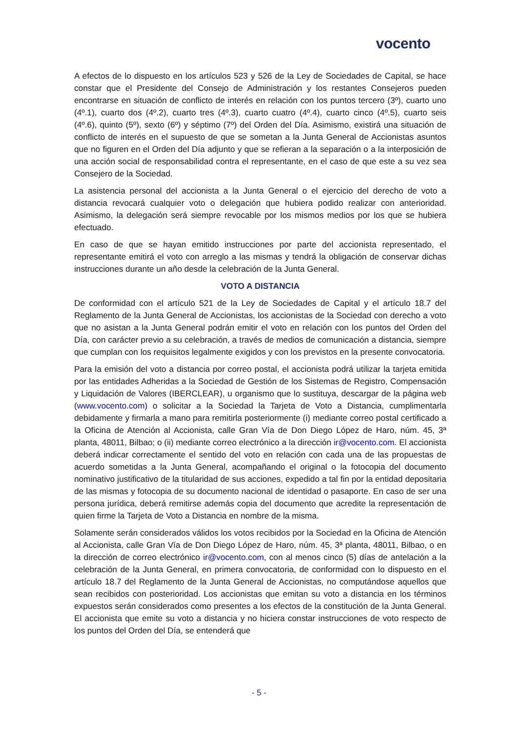vocento
A efectos de lo dispuesto en los artículos 523 y 526 de la Ley de Sociedades de Capital, se hace constar que el Presidente del Consejo de Administración y los restantes Consejeros pueden encontrarse en situación de conflicto de interés en relación con los puntos tercero (3º), cuarto uno (4º.1), cuarto dos (4º.2), cuarto tres (4º.3), cuarto cuatro (4º.4), cuarto cinco (4º.5), cuarto seis (4º.6), quinto (5º), sexto (6º) y séptimo (7º) del Orden del Día. Asimismo, existirá una situación de conflicto de interés en el supuesto de que se sometan a la Junta General de Accionistas asuntos que no figuren en el Orden del Día adjunto y que se refieran a la separación o a la interposición de una acción social de responsabilidad contra el representante, en el caso de que este a su vez sea Consejero de la Sociedad.
La asistencia personal del accionista a la Junta General o el ejercicio del derecho de voto a distancia revocará cualquier voto o delegación que hubiera podido realizar con anterioridad. Asimismo, la delegación será siempre revocable por los mismos medios por los que se hubiera efectuado.
En caso de que se hayan emitido instrucciones por parte del accionista representado, el representante emitirá el voto con arreglo a las mismas y tendrá la obligación de conservar dichas instrucciones durante un año desde la celebración de la Junta General.
VOTO A DISTANCIA
De conformidad con el artículo 521 de la Ley de Sociedades de Capital y el artículo 18.7 del Reglamento de la Junta General de Accionistas, los accionistas de la Sociedad con derecho a voto que no asistan a la Junta General podrán emitir el voto en relación con los puntos del Orden del Día, con carácter previo a su celebración, a través de medios de comunicación a distancia, siempre que cumplan con los requisitos legalmente exigidos y con los previstos en la presente convocatoria.
Para la emisión del voto a distancia por correo postal, el accionista podrá utilizar la tarjeta emitida por las entidades Adheridas a la Sociedad de Gestión de los Sistemas de Registro, Compensación y Liquidación de Valores (IBERCLEAR), u organismo que lo sustituya, descargar de la página web (www.vocento.com) o solicitar a la Sociedad la Tarjeta de Voto a Distancia, cumplimentarla debidamente y firmarla a mano para remitirla posteriormente (i) mediante correo postal certificado a la Oficina de Atención al Accionista, calle Gran Vía de Don Diego López de Haro, núm. 45, 3ª planta, 48011, Bilbao; o (ii) mediante correo electrónico a la dirección ir@vocento.com. El accionista deberá indicar correctamente el sentido del voto en relación con cada una de las propuestas de acuerdo sometidas a la Junta General, acompañando el original o la fotocopia del documento nominativo justificativo de la titularidad de sus acciones, expedido a tal fin por la entidad depositaria de las mismas y fotocopia de su documento nacional de identidad o pasaporte. En caso de ser una persona jurídica, deberá remitirse además copia del documento que acredite la representación de quien firme la Tarjeta de Voto a Distancia en nombre de la misma.
Solamente serán considerados válidos los votos recibidos por la Sociedad en la Oficina de Atención al Accionista, calle Gran Vía de Don Diego López de Haro, núm. 45, 3ª planta, 48011, Bilbao, o en la dirección de correo electrónico ir@vocento.com, con al menos cinco (5) días de antelación a la celebración de la Junta General, en primera convocatoria, de conformidad con lo dispuesto en el artículo 18.7 del Reglamento de la Junta General de Accionistas, no computándose aquellos que sean recibidos con posterioridad. Los accionistas que emitan su voto a distancia en los términos expuestos serán considerados como presentes a los efectos de la constitución de la Junta General. El accionista que emite su voto a distancia y no hiciera constar instrucciones de voto respecto de los puntos del Orden del Día, se entenderá que
- 5 -